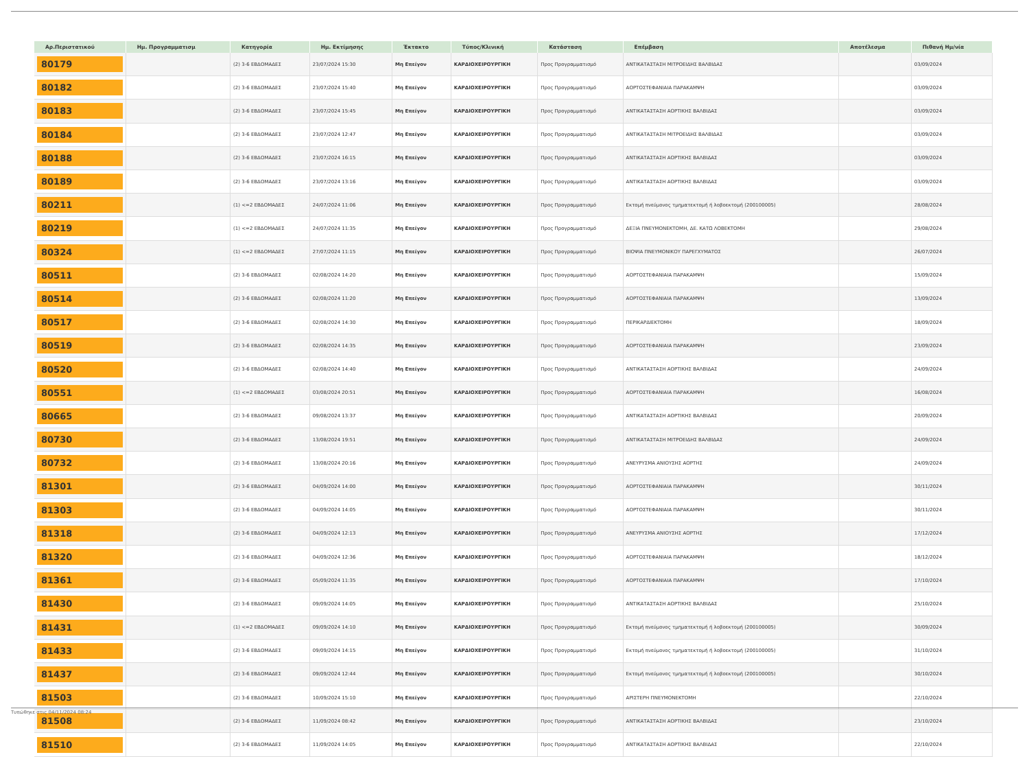| Αρ.Περιστατικού | Ημ. Προγραμματισμ | Κατηγορία | Ημ. Εκτίμησης | Έκτακτο | Τύπος/Κλινική | Κατάσταση | Επέμβαση | Αποτέλεσμα | Πιθανή Ημ/νία |
| --- | --- | --- | --- | --- | --- | --- | --- | --- | --- |
| 80179 | | (2) 3-6 ΕΒΔΟΜΑΔΕΣ | 23/07/2024 15:30 | Μη Επείγον | ΚΑΡΔΙΟΧΕΙΡΟΥΡΓΙΚΗ | Προς Προγραμματισμό | ΑΝΤΙΚΑΤΑΣΤΑΣΗ ΜΙΤΡΟΕΙΔΗΣ ΒΑΛΒΙΔΑΣ | | 03/09/2024 |
| 80182 | | (2) 3-6 ΕΒΔΟΜΑΔΕΣ | 23/07/2024 15:40 | Μη Επείγον | ΚΑΡΔΙΟΧΕΙΡΟΥΡΓΙΚΗ | Προς Προγραμματισμό | ΑΟΡΤΟΣΤΕΦΑΝΙΑΙΑ ΠΑΡΑΚΑΜΨΗ | | 03/09/2024 |
| 80183 | | (2) 3-6 ΕΒΔΟΜΑΔΕΣ | 23/07/2024 15:45 | Μη Επείγον | ΚΑΡΔΙΟΧΕΙΡΟΥΡΓΙΚΗ | Προς Προγραμματισμό | ΑΝΤΙΚΑΤΑΣΤΑΣΗ ΑΟΡΤΙΚΗΣ ΒΑΛΒΙΔΑΣ | | 03/09/2024 |
| 80184 | | (2) 3-6 ΕΒΔΟΜΑΔΕΣ | 23/07/2024 12:47 | Μη Επείγον | ΚΑΡΔΙΟΧΕΙΡΟΥΡΓΙΚΗ | Προς Προγραμματισμό | ΑΝΤΙΚΑΤΑΣΤΑΣΗ ΜΙΤΡΟΕΙΔΗΣ ΒΑΛΒΙΔΑΣ | | 03/09/2024 |
| 80188 | | (2) 3-6 ΕΒΔΟΜΑΔΕΣ | 23/07/2024 16:15 | Μη Επείγον | ΚΑΡΔΙΟΧΕΙΡΟΥΡΓΙΚΗ | Προς Προγραμματισμό | ΑΝΤΙΚΑΤΑΣΤΑΣΗ ΑΟΡΤΙΚΗΣ ΒΑΛΒΙΔΑΣ | | 03/09/2024 |
| 80189 | | (2) 3-6 ΕΒΔΟΜΑΔΕΣ | 23/07/2024 13:16 | Μη Επείγον | ΚΑΡΔΙΟΧΕΙΡΟΥΡΓΙΚΗ | Προς Προγραμματισμό | ΑΝΤΙΚΑΤΑΣΤΑΣΗ ΑΟΡΤΙΚΗΣ ΒΑΛΒΙΔΑΣ | | 03/09/2024 |
| 80211 | | (1) <=2 ΕΒΔΟΜΑΔΕΣ | 24/07/2024 11:06 | Μη Επείγον | ΚΑΡΔΙΟΧΕΙΡΟΥΡΓΙΚΗ | Προς Προγραμματισμό | Εκτομή πνεύμονος τμηματεκτομή ή λοβοεκτομή (200100005) | | 28/08/2024 |
| 80219 | | (1) <=2 ΕΒΔΟΜΑΔΕΣ | 24/07/2024 11:35 | Μη Επείγον | ΚΑΡΔΙΟΧΕΙΡΟΥΡΓΙΚΗ | Προς Προγραμματισμό | ΔΕΞΙΑ ΠΝΕΥΜΟΝΕΚΤΟΜΗ, ΔΕ. ΚΑΤΩ ΛΟΒΕΚΤΟΜΗ | | 29/08/2024 |
| 80324 | | (1) <=2 ΕΒΔΟΜΑΔΕΣ | 27/07/2024 11:15 | Μη Επείγον | ΚΑΡΔΙΟΧΕΙΡΟΥΡΓΙΚΗ | Προς Προγραμματισμό | ΒΙΟΨΙΑ ΠΝΕΥΜΟΝΙΚΟΥ ΠΑΡΕΓΧΥΜΑΤΟΣ | | 26/07/2024 |
| 80511 | | (2) 3-6 ΕΒΔΟΜΑΔΕΣ | 02/08/2024 14:20 | Μη Επείγον | ΚΑΡΔΙΟΧΕΙΡΟΥΡΓΙΚΗ | Προς Προγραμματισμό | ΑΟΡΤΟΣΤΕΦΑΝΙΑΙΑ ΠΑΡΑΚΑΜΨΗ | | 15/09/2024 |
| 80514 | | (2) 3-6 ΕΒΔΟΜΑΔΕΣ | 02/08/2024 11:20 | Μη Επείγον | ΚΑΡΔΙΟΧΕΙΡΟΥΡΓΙΚΗ | Προς Προγραμματισμό | ΑΟΡΤΟΣΤΕΦΑΝΙΑΙΑ ΠΑΡΑΚΑΜΨΗ | | 13/09/2024 |
| 80517 | | (2) 3-6 ΕΒΔΟΜΑΔΕΣ | 02/08/2024 14:30 | Μη Επείγον | ΚΑΡΔΙΟΧΕΙΡΟΥΡΓΙΚΗ | Προς Προγραμματισμό | ΠΕΡΙΚΑΡΔΙΕΚΤΟΜΗ | | 18/09/2024 |
| 80519 | | (2) 3-6 ΕΒΔΟΜΑΔΕΣ | 02/08/2024 14:35 | Μη Επείγον | ΚΑΡΔΙΟΧΕΙΡΟΥΡΓΙΚΗ | Προς Προγραμματισμό | ΑΟΡΤΟΣΤΕΦΑΝΙΑΙΑ ΠΑΡΑΚΑΜΨΗ | | 23/09/2024 |
| 80520 | | (2) 3-6 ΕΒΔΟΜΑΔΕΣ | 02/08/2024 14:40 | Μη Επείγον | ΚΑΡΔΙΟΧΕΙΡΟΥΡΓΙΚΗ | Προς Προγραμματισμό | ΑΝΤΙΚΑΤΑΣΤΑΣΗ ΑΟΡΤΙΚΗΣ ΒΑΛΒΙΔΑΣ | | 24/09/2024 |
| 80551 | | (1) <=2 ΕΒΔΟΜΑΔΕΣ | 03/08/2024 20:51 | Μη Επείγον | ΚΑΡΔΙΟΧΕΙΡΟΥΡΓΙΚΗ | Προς Προγραμματισμό | ΑΟΡΤΟΣΤΕΦΑΝΙΑΙΑ ΠΑΡΑΚΑΜΨΗ | | 16/08/2024 |
| 80665 | | (2) 3-6 ΕΒΔΟΜΑΔΕΣ | 09/08/2024 13:37 | Μη Επείγον | ΚΑΡΔΙΟΧΕΙΡΟΥΡΓΙΚΗ | Προς Προγραμματισμό | ΑΝΤΙΚΑΤΑΣΤΑΣΗ ΑΟΡΤΙΚΗΣ ΒΑΛΒΙΔΑΣ | | 20/09/2024 |
| 80730 | | (2) 3-6 ΕΒΔΟΜΑΔΕΣ | 13/08/2024 19:51 | Μη Επείγον | ΚΑΡΔΙΟΧΕΙΡΟΥΡΓΙΚΗ | Προς Προγραμματισμό | ΑΝΤΙΚΑΤΑΣΤΑΣΗ ΜΙΤΡΟΕΙΔΗΣ ΒΑΛΒΙΔΑΣ | | 24/09/2024 |
| 80732 | | (2) 3-6 ΕΒΔΟΜΑΔΕΣ | 13/08/2024 20:16 | Μη Επείγον | ΚΑΡΔΙΟΧΕΙΡΟΥΡΓΙΚΗ | Προς Προγραμματισμό | ΑΝΕΥΡΥΣΜΑ ΑΝΙΟΥΣΗΣ ΑΟΡΤΗΣ | | 24/09/2024 |
| 81301 | | (2) 3-6 ΕΒΔΟΜΑΔΕΣ | 04/09/2024 14:00 | Μη Επείγον | ΚΑΡΔΙΟΧΕΙΡΟΥΡΓΙΚΗ | Προς Προγραμματισμό | ΑΟΡΤΟΣΤΕΦΑΝΙΑΙΑ ΠΑΡΑΚΑΜΨΗ | | 30/11/2024 |
| 81303 | | (2) 3-6 ΕΒΔΟΜΑΔΕΣ | 04/09/2024 14:05 | Μη Επείγον | ΚΑΡΔΙΟΧΕΙΡΟΥΡΓΙΚΗ | Προς Προγραμματισμό | ΑΟΡΤΟΣΤΕΦΑΝΙΑΙΑ ΠΑΡΑΚΑΜΨΗ | | 30/11/2024 |
| 81318 | | (2) 3-6 ΕΒΔΟΜΑΔΕΣ | 04/09/2024 12:13 | Μη Επείγον | ΚΑΡΔΙΟΧΕΙΡΟΥΡΓΙΚΗ | Προς Προγραμματισμό | ΑΝΕΥΡΥΣΜΑ ΑΝΙΟΥΣΗΣ ΑΟΡΤΗΣ | | 17/12/2024 |
| 81320 | | (2) 3-6 ΕΒΔΟΜΑΔΕΣ | 04/09/2024 12:36 | Μη Επείγον | ΚΑΡΔΙΟΧΕΙΡΟΥΡΓΙΚΗ | Προς Προγραμματισμό | ΑΟΡΤΟΣΤΕΦΑΝΙΑΙΑ ΠΑΡΑΚΑΜΨΗ | | 18/12/2024 |
| 81361 | | (2) 3-6 ΕΒΔΟΜΑΔΕΣ | 05/09/2024 11:35 | Μη Επείγον | ΚΑΡΔΙΟΧΕΙΡΟΥΡΓΙΚΗ | Προς Προγραμματισμό | ΑΟΡΤΟΣΤΕΦΑΝΙΑΙΑ ΠΑΡΑΚΑΜΨΗ | | 17/10/2024 |
| 81430 | | (2) 3-6 ΕΒΔΟΜΑΔΕΣ | 09/09/2024 14:05 | Μη Επείγον | ΚΑΡΔΙΟΧΕΙΡΟΥΡΓΙΚΗ | Προς Προγραμματισμό | ΑΝΤΙΚΑΤΑΣΤΑΣΗ ΑΟΡΤΙΚΗΣ ΒΑΛΒΙΔΑΣ | | 25/10/2024 |
| 81431 | | (1) <=2 ΕΒΔΟΜΑΔΕΣ | 09/09/2024 14:10 | Μη Επείγον | ΚΑΡΔΙΟΧΕΙΡΟΥΡΓΙΚΗ | Προς Προγραμματισμό | Εκτομή πνεύμονος τμηματεκτομή ή λοβοεκτομή (200100005) | | 30/09/2024 |
| 81433 | | (2) 3-6 ΕΒΔΟΜΑΔΕΣ | 09/09/2024 14:15 | Μη Επείγον | ΚΑΡΔΙΟΧΕΙΡΟΥΡΓΙΚΗ | Προς Προγραμματισμό | Εκτομή πνεύμονος τμηματεκτομή ή λοβοεκτομή (200100005) | | 31/10/2024 |
| 81437 | | (2) 3-6 ΕΒΔΟΜΑΔΕΣ | 09/09/2024 12:44 | Μη Επείγον | ΚΑΡΔΙΟΧΕΙΡΟΥΡΓΙΚΗ | Προς Προγραμματισμό | Εκτομή πνεύμονος τμηματεκτομή ή λοβοεκτομή (200100005) | | 30/10/2024 |
| 81503 | | (2) 3-6 ΕΒΔΟΜΑΔΕΣ | 10/09/2024 15:10 | Μη Επείγον | ΚΑΡΔΙΟΧΕΙΡΟΥΡΓΙΚΗ | Προς Προγραμματισμό | ΑΡΙΣΤΕΡΗ ΠΝΕΥΜΟΝΕΚΤΟΜΗ | | 22/10/2024 |
| 81508 | | (2) 3-6 ΕΒΔΟΜΑΔΕΣ | 11/09/2024 08:42 | Μη Επείγον | ΚΑΡΔΙΟΧΕΙΡΟΥΡΓΙΚΗ | Προς Προγραμματισμό | ΑΝΤΙΚΑΤΑΣΤΑΣΗ ΑΟΡΤΙΚΗΣ ΒΑΛΒΙΔΑΣ | | 23/10/2024 |
| 81510 | | (2) 3-6 ΕΒΔΟΜΑΔΕΣ | 11/09/2024 14:05 | Μη Επείγον | ΚΑΡΔΙΟΧΕΙΡΟΥΡΓΙΚΗ | Προς Προγραμματισμό | ΑΝΤΙΚΑΤΑΣΤΑΣΗ ΑΟΡΤΙΚΗΣ ΒΑΛΒΙΔΑΣ | | 22/10/2024 |
Τυπώθηκε στις 04/11/2024 08:24